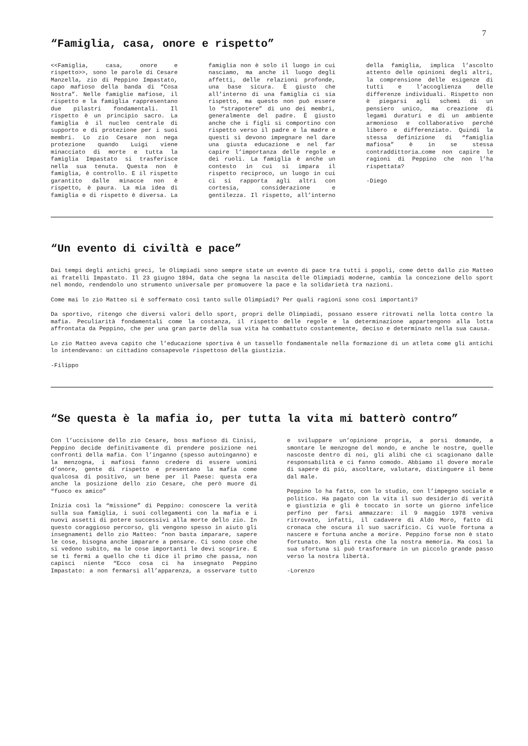7
“Famiglia, casa, onore e rispetto”
<<Famiglia, casa, onore e rispetto>>, sono le parole di Cesare Manzella, zio di Peppino Impastato, capo mafioso della banda di “Cosa Nostra”. Nelle famiglie mafiose, il rispetto e la famiglia rappresentano due pilastri fondamentali. Il rispetto è un principio sacro. La famiglia è il nucleo centrale di supporto e di protezione per i suoi membri. Lo zio Cesare non nega protezione quando Luigi viene minacciato di morte e tutta la famiglia Impastato si trasferisce nella sua tenuta. Questa non è famiglia, è controllo. E il rispetto garantito dalle minacce non è rispetto, è paura. La mia idea di famiglia e di rispetto è diversa. La famiglia non è solo il luogo in cui nasciamo, ma anche il luogo degli affetti, delle relazioni profonde, una base sicura. È giusto che all’interno di una famiglia ci sia rispetto, ma questo non può essere lo “strapotere” di uno dei membri, generalmente del padre. È giusto anche che i figli si comportino con rispetto verso il padre e la madre e questi si devono impegnare nel dare una giusta educazione e nel far capire l’importanza delle regole e dei ruoli. La famiglia è anche un contesto in cui si impara il rispetto reciproco, un luogo in cui ci si rapporta agli altri con cortesia, considerazione e gentilezza. Il rispetto, all’interno della famiglia, implica l’ascolto attento delle opinioni degli altri, la comprensione delle esigenze di tutti e l’accoglienza delle differenze individuali. Rispetto non è piegarsi agli schemi di un pensiero unico, ma creazione di legami duraturi e di un ambiente armonioso e collaborativo perché libero e differenziato. Quindi la stessa definizione di “famiglia mafiosa” è in se stessa contraddittoria…come non capire le ragioni di Peppino che non l’ha rispettata?
-Diego
“Un evento di civiltà e pace”
Dai tempi degli antichi greci, le Olimpiadi sono sempre state un evento di pace tra tutti i popoli, come detto dallo zio Matteo ai fratelli Impastato. Il 23 giugno 1894, data che segna la nascita delle Olimpiadi moderne, cambia la concezione dello sport nel mondo, rendendolo uno strumento universale per promuovere la pace e la solidarietà tra nazioni.
Come mai lo zio Matteo si è soffermato così tanto sulle Olimpiadi? Per quali ragioni sono così importanti?
Da sportivo, ritengo che diversi valori dello sport, propri delle Olimpiadi, possano essere ritrovati nella lotta contro la mafia. Peculiarità fondamentali come la costanza, il rispetto delle regole e la determinazione appartengono alla lotta affrontata da Peppino, che per una gran parte della sua vita ha combattuto costantemente, deciso e determinato nella sua causa.
Lo zio Matteo aveva capito che l’educazione sportiva è un tassello fondamentale nella formazione di un atleta come gli antichi lo intendevano: un cittadino consapevole rispettoso della giustizia.
-Filippo
“Se questa è la mafia io, per tutta la vita mi batterò contro”
Con l’uccisione dello zio Cesare, boss mafioso di Cinisi, Peppino decide definitivamente di prendere posizione nei confronti della mafia. Con l’inganno (spesso autoinganno) e la menzogna, i mafiosi fanno credere di essere uomini d’onore, gente di rispetto e presentano la mafia come qualcosa di positivo, un bene per il Paese: questa era anche la posizione dello zio Cesare, che però muore di “fuoco ex amico”
Inizia così la “missione” di Peppino: conoscere la verità sulla sua famiglia, i suoi collegamenti con la mafia e i nuovi assetti di potere successivi alla morte dello zio. In questo coraggioso percorso, gli vengono spesso in aiuto gli insegnamenti dello zio Matteo: “non basta imparare, sapere le cose, bisogna anche imparare a pensare. Ci sono cose che si vedono subito, ma le cose importanti le devi scoprire. E se ti fermi a quello che ti dice il primo che passa, non capisci niente “Ecco cosa ci ha insegnato Peppino Impastato: a non fermarsi all’apparenza, a osservare tutto e sviluppare un’opinione propria, a porsi domande, a smontare le menzogne del mondo, e anche le nostre, quelle nascoste dentro di noi, gli alibi che ci scagionano dalle responsabilità e ci fanno comodo. Abbiamo il dovere morale di sapere di più, ascoltare, valutare, distinguere il bene dal male.
Peppino lo ha fatto, con lo studio, con l’impegno sociale e politico. Ha pagato con la vita il suo desiderio di verità e giustizia e gli è toccato in sorte un giorno infelice perfino per farsi ammazzare: il 9 maggio 1978 veniva ritrovato, infatti, il cadavere di Aldo Moro, fatto di cronaca che oscura il suo sacrificio. Ci vuole fortuna a nascere e fortuna anche a morire. Peppino forse non è stato fortunato. Non gli resta che la nostra memoria. Ma così la sua sfortuna si può trasformare in un piccolo grande passo verso la nostra libertà.
-Lorenzo